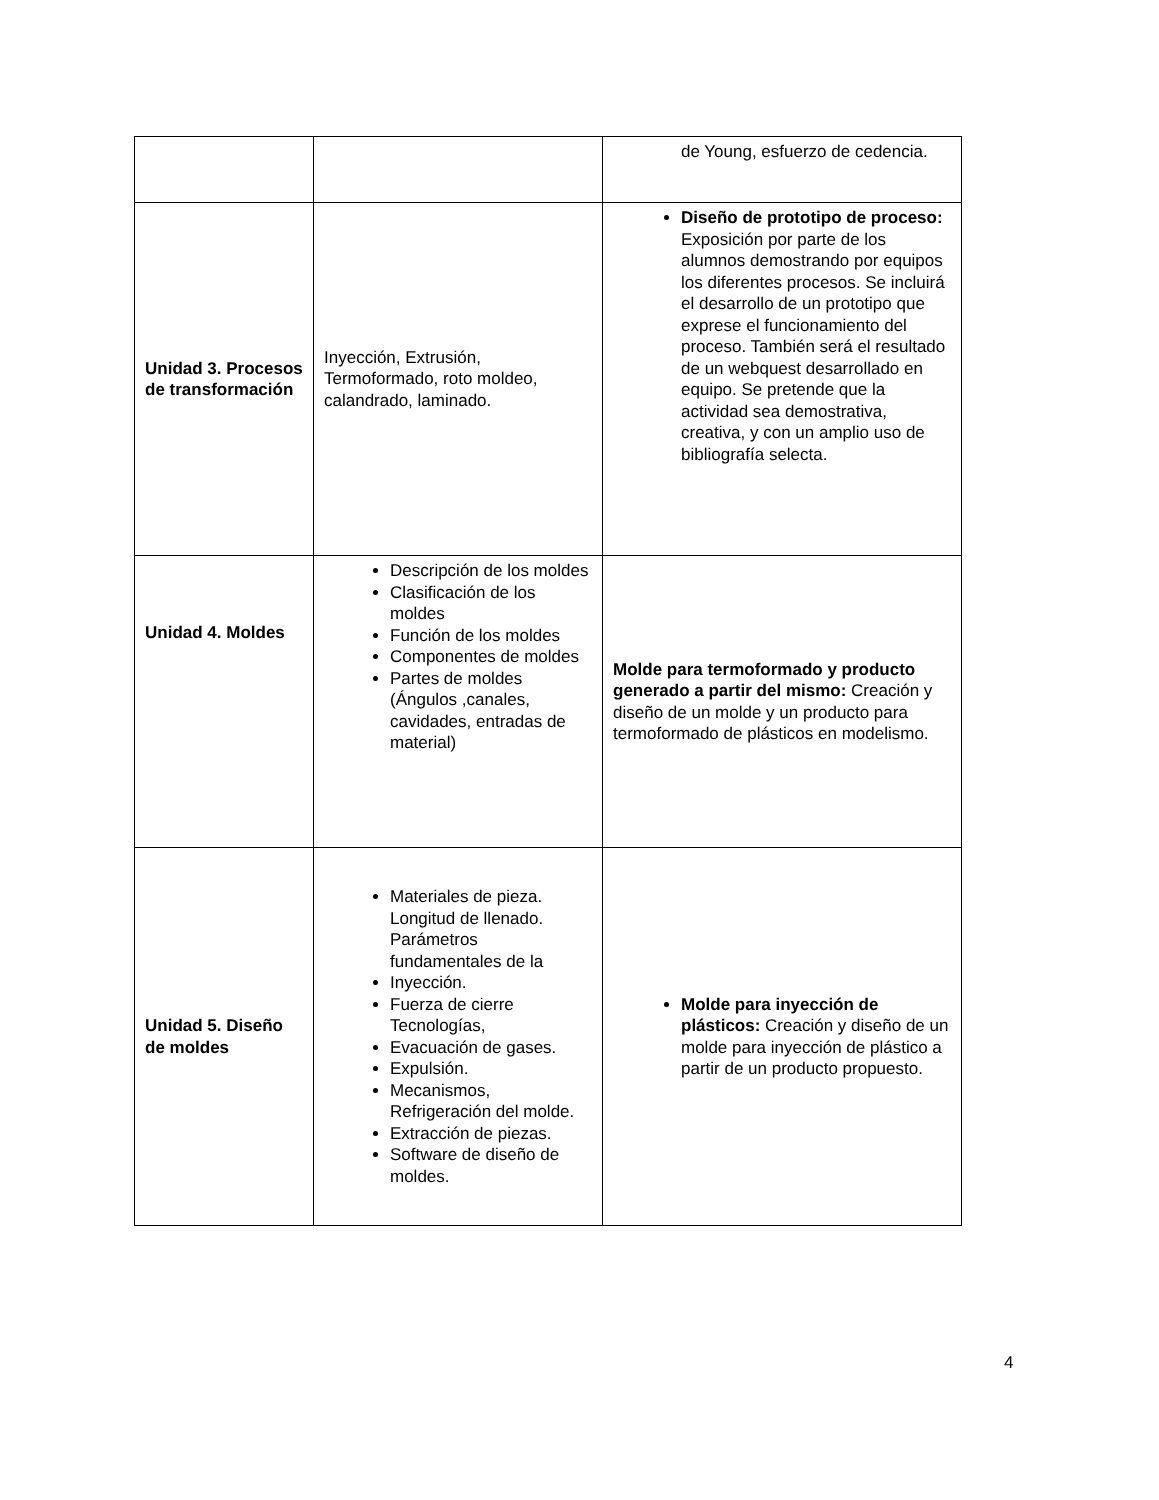| | | de Young, esfuerzo de cedencia. |
| Unidad 3. Procesos de transformación | Inyección, Extrusión, Termoformado, roto moldeo, calandrado, laminado. | Diseño de prototipo de proceso: Exposición por parte de los alumnos demostrando por equipos los diferentes procesos. Se incluirá el desarrollo de un prototipo que exprese el funcionamiento del proceso. También será el resultado de un webquest desarrollado en equipo. Se pretende que la actividad sea demostrativa, creativa, y con un amplio uso de bibliografía selecta. |
| Unidad 4. Moldes | Descripción de los moldes Clasificación de los moldes Función de los moldes Componentes de moldes Partes de moldes (Ángulos ,canales, cavidades, entradas de material) | Molde para termoformado y producto generado a partir del mismo: Creación y diseño de un molde y un producto para termoformado de plásticos en modelismo. |
| Unidad 5. Diseño de moldes | Materiales de pieza. Longitud de llenado. Parámetros fundamentales de la Inyección. Fuerza de cierre Tecnologías, Evacuación de gases. Expulsión. Mecanismos, Refrigeración del molde. Extracción de piezas. Software de diseño de moldes. | Molde para inyección de plásticos: Creación y diseño de un molde para inyección de plástico a partir de un producto propuesto. |
4